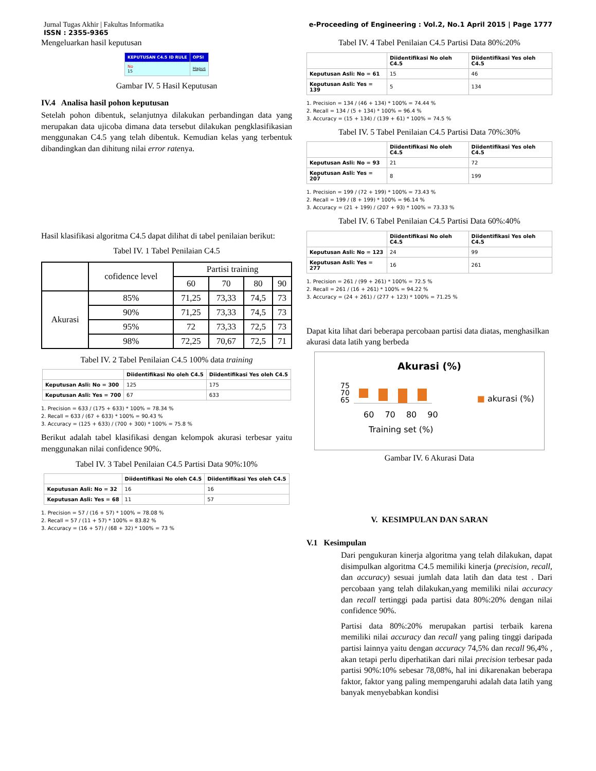Jurnal Tugas Akhir | Fakultas Informatika
ISSN : 2355-9365
e-Proceeding of Engineering : Vol.2, No.1 April 2015 | Page 1777
Mengeluarkan hasil keputusan
| KEPUTUSAN C4.5 ID RULE | OPSI |
| --- | --- |
| No 15 | Hapus |
Gambar IV. 5 Hasil Keputusan
IV.4 Analisa hasil pohon keputusan
Setelah pohon dibentuk, selanjutnya dilakukan perbandingan data yang merupakan data ujicoba dimana data tersebut dilakukan pengklasifikasian menggunakan C4.5 yang telah dibentuk. Kemudian kelas yang terbentuk dibandingkan dan dihitung nilai error ratenya.
Hasil klasifikasi algoritma C4.5 dapat dilihat di tabel penilaian berikut:
Tabel IV. 1 Tabel Penilaian C4.5
| | cofidence level | Partisi training | | | |
| | | 60 | 70 | 80 | 90 |
| Akurasi | 85% | 71,25 | 73,33 | 74,5 | 73 |
| | 90% | 71,25 | 73,33 | 74,5 | 73 |
| | 95% | 72 | 73,33 | 72,5 | 73 |
| | 98% | 72,25 | 70,67 | 72,5 | 71 |
Tabel IV. 2 Tabel Penilaian C4.5 100% data training
| | Diidentifikasi No oleh C4.5 | Diidentifikasi Yes oleh C4.5 |
| --- | --- | --- |
| Keputusan Asli: No = 300 | 125 | 175 |
| Keputusan Asli: Yes = 700 | 67 | 633 |
1. Precision = 633 / (175 + 633) * 100% = 78.34 %
2. Recall = 633 / (67 + 633) * 100% = 90.43 %
3. Accuracy = (125 + 633) / (700 + 300) * 100% = 75.8 %
Berikut adalah tabel klasifikasi dengan kelompok akurasi terbesar yaitu menggunakan nilai confidence 90%.
Tabel IV. 3 Tabel Penilaian C4.5 Partisi Data 90%:10%
| | Diidentifikasi No oleh C4.5 | Diidentifikasi Yes oleh C4.5 |
| --- | --- | --- |
| Keputusan Asli: No = 32 | 16 | 16 |
| Keputusan Asli: Yes = 68 | 11 | 57 |
1. Precision = 57 / (16 + 57) * 100% = 78.08 %
2. Recall = 57 / (11 + 57) * 100% = 83.82 %
3. Accuracy = (16 + 57) / (68 + 32) * 100% = 73 %
Tabel IV. 4 Tabel Penilaian C4.5 Partisi Data 80%:20%
| | Diidentifikasi No oleh C4.5 | Diidentifikasi Yes oleh C4.5 |
| --- | --- | --- |
| Keputusan Asli: No = 61 | 15 | 46 |
| Keputusan Asli: Yes = 139 | 5 | 134 |
1. Precision = 134 / (46 + 134) * 100% = 74.44 %
2. Recall = 134 / (5 + 134) * 100% = 96.4 %
3. Accuracy = (15 + 134) / (139 + 61) * 100% = 74.5 %
Tabel IV. 5 Tabel Penilaian C4.5 Partisi Data 70%:30%
| | Diidentifikasi No oleh C4.5 | Diidentifikasi Yes oleh C4.5 |
| --- | --- | --- |
| Keputusan Asli: No = 93 | 21 | 72 |
| Keputusan Asli: Yes = 207 | 8 | 199 |
1. Precision = 199 / (72 + 199) * 100% = 73.43 %
2. Recall = 199 / (8 + 199) * 100% = 96.14 %
3. Accuracy = (21 + 199) / (207 + 93) * 100% = 73.33 %
Tabel IV. 6 Tabel Penilaian C4.5 Partisi Data 60%:40%
| | Diidentifikasi No oleh C4.5 | Diidentifikasi Yes oleh C4.5 |
| --- | --- | --- |
| Keputusan Asli: No = 123 | 24 | 99 |
| Keputusan Asli: Yes = 277 | 16 | 261 |
1. Precision = 261 / (99 + 261) * 100% = 72.5 %
2. Recall = 261 / (16 + 261) * 100% = 94.22 %
3. Accuracy = (24 + 261) / (277 + 123) * 100% = 71.25 %
Dapat kita lihat dari beberapa percobaan partisi data diatas, menghasilkan akurasi data latih yang berbeda
Akurasi (%)
75
70
65
■ akurasi (%)
60 70 80 90
Training set (%)
Gambar IV. 6 Akurasi Data
V. KESIMPULAN DAN SARAN
V.1 Kesimpulan
Dari pengukuran kinerja algoritma yang telah dilakukan, dapat disimpulkan algoritma C4.5 memiliki kinerja (precision, recall, dan accuracy) sesuai jumlah data latih dan data test . Dari percobaan yang telah dilakukan,yang memiliki nilai accuracy dan recall tertinggi pada partisi data 80%:20% dengan nilai confidence 90%.
Partisi data 80%:20% merupakan partisi terbaik karena memiliki nilai accuracy dan recall yang paling tinggi daripada partisi lainnya yaitu dengan accuracy 74,5% dan recall 96,4% , akan tetapi perlu diperhatikan dari nilai precision terbesar pada partisi 90%:10% sebesar 78,08%, hal ini dikarenakan beberapa faktor, faktor yang paling mempengaruhi adalah data latih yang banyak menyebabkan kondisi